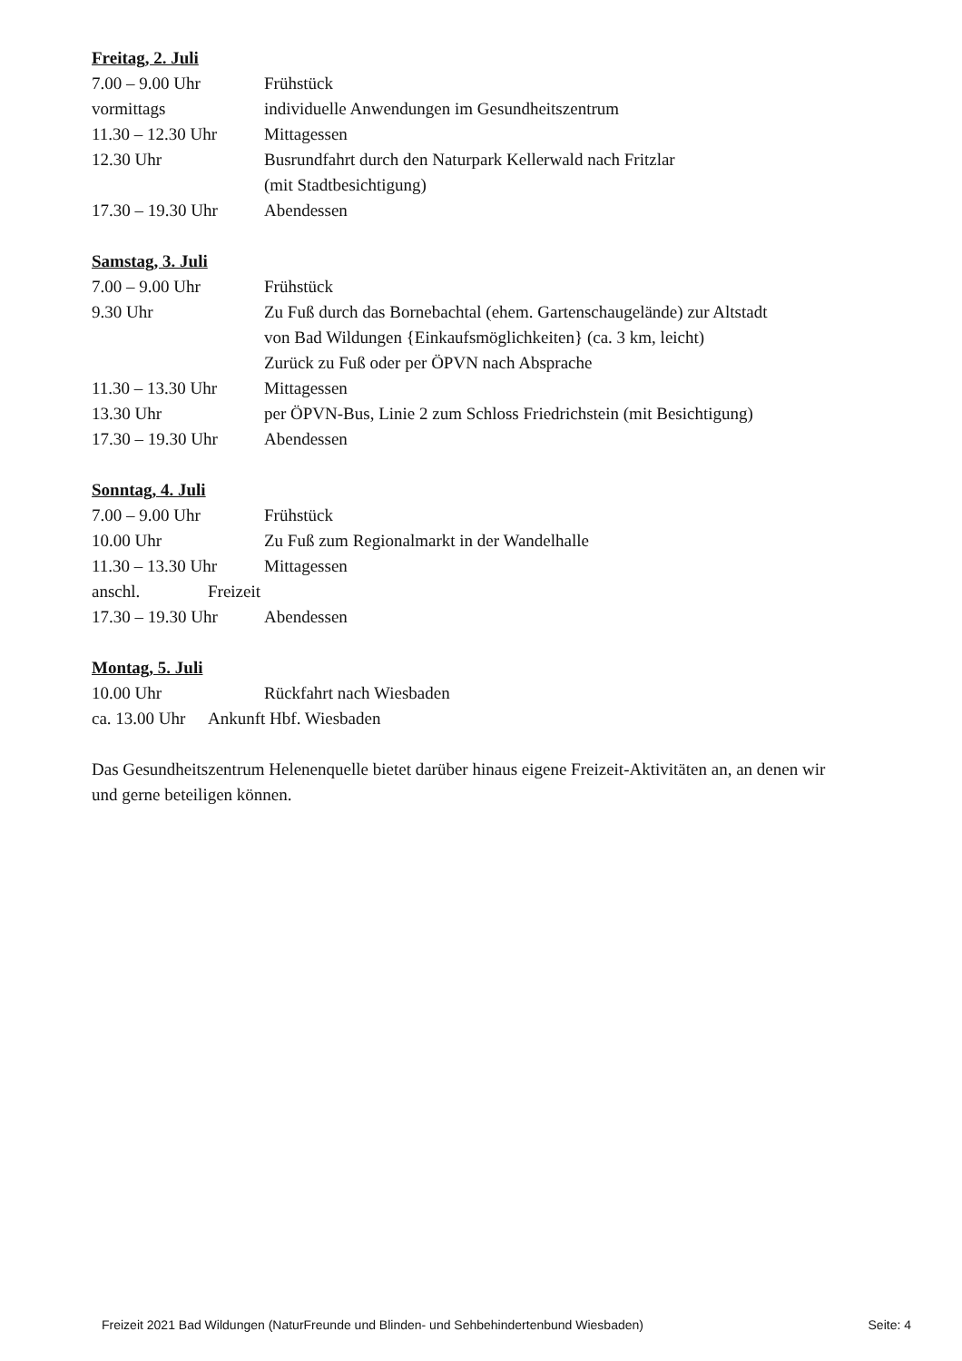Freitag, 2. Juli
7.00 – 9.00 Uhr Frühstück
vormittags individuelle Anwendungen im Gesundheitszentrum
11.30 – 12.30 Uhr Mittagessen
12.30 Uhr Busrundfahrt durch den Naturpark Kellerwald nach Fritzlar
(mit Stadtbesichtigung)
17.30 – 19.30 Uhr Abendessen
Samstag, 3. Juli
7.00 – 9.00 Uhr Frühstück
9.30 Uhr Zu Fuß durch das Bornebachtal (ehem. Gartenschaugelände) zur Altstadt
von Bad Wildungen {Einkaufsmöglichkeiten} (ca. 3 km, leicht)
Zurück zu Fuß oder per ÖPVN nach Absprache
11.30 – 13.30 Uhr Mittagessen
13.30 Uhr per ÖPVN-Bus, Linie 2 zum Schloss Friedrichstein (mit Besichtigung)
17.30 – 19.30 Uhr Abendessen
Sonntag, 4. Juli
7.00 – 9.00 Uhr Frühstück
10.00 Uhr Zu Fuß zum Regionalmarkt in der Wandelhalle
11.30 – 13.30 Uhr Mittagessen
anschl. Freizeit
17.30 – 19.30 Uhr Abendessen
Montag, 5. Juli
10.00 Uhr Rückfahrt nach Wiesbaden
ca. 13.00 Uhr Ankunft Hbf. Wiesbaden
Das Gesundheitszentrum Helenenquelle bietet darüber hinaus eigene Freizeit-Aktivitäten an, an denen wir und gerne beteiligen können.
Freizeit 2021 Bad Wildungen (NaturFreunde und Blinden- und Sehbehindertenbund Wiesbaden) Seite: 4